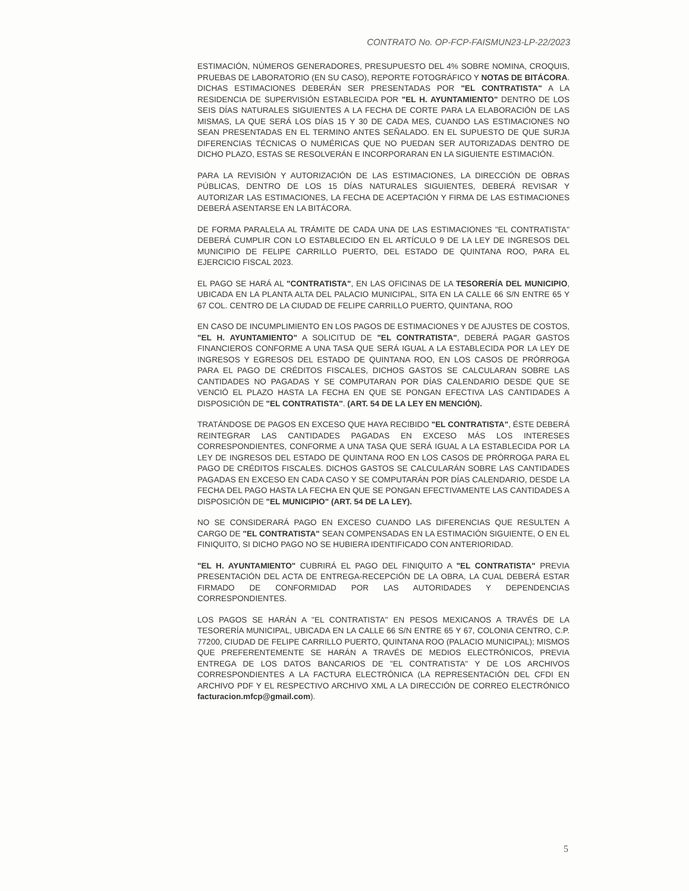CONTRATO No. OP-FCP-FAISMUN23-LP-22/2023
ESTIMACIÓN, NÚMEROS GENERADORES, PRESUPUESTO DEL 4% SOBRE NOMINA, CROQUIS, PRUEBAS DE LABORATORIO (EN SU CASO), REPORTE FOTOGRÁFICO Y NOTAS DE BITÁCORA. DICHAS ESTIMACIONES DEBERÁN SER PRESENTADAS POR "EL CONTRATISTA" A LA RESIDENCIA DE SUPERVISIÓN ESTABLECIDA POR "EL H. AYUNTAMIENTO" DENTRO DE LOS SEIS DÍAS NATURALES SIGUIENTES A LA FECHA DE CORTE PARA LA ELABORACIÓN DE LAS MISMAS, LA QUE SERÁ LOS DÍAS 15 Y 30 DE CADA MES, CUANDO LAS ESTIMACIONES NO SEAN PRESENTADAS EN EL TERMINO ANTES SEÑALADO. EN EL SUPUESTO DE QUE SURJA DIFERENCIAS TÉCNICAS O NUMÉRICAS QUE NO PUEDAN SER AUTORIZADAS DENTRO DE DICHO PLAZO, ESTAS SE RESOLVERÁN E INCORPORARAN EN LA SIGUIENTE ESTIMACIÓN.
PARA LA REVISIÓN Y AUTORIZACIÓN DE LAS ESTIMACIONES, LA DIRECCIÓN DE OBRAS PÚBLICAS, DENTRO DE LOS 15 DÍAS NATURALES SIGUIENTES, DEBERÁ REVISAR Y AUTORIZAR LAS ESTIMACIONES, LA FECHA DE ACEPTACIÓN Y FIRMA DE LAS ESTIMACIONES DEBERÁ ASENTARSE EN LA BITÁCORA.
DE FORMA PARALELA AL TRÁMITE DE CADA UNA DE LAS ESTIMACIONES "EL CONTRATISTA" DEBERÁ CUMPLIR CON LO ESTABLECIDO EN EL ARTÍCULO 9 DE LA LEY DE INGRESOS DEL MUNICIPIO DE FELIPE CARRILLO PUERTO, DEL ESTADO DE QUINTANA ROO, PARA EL EJERCICIO FISCAL 2023.
EL PAGO SE HARÁ AL "CONTRATISTA", EN LAS OFICINAS DE LA TESORERÍA DEL MUNICIPIO, UBICADA EN LA PLANTA ALTA DEL PALACIO MUNICIPAL, SITA EN LA CALLE 66 S/N ENTRE 65 Y 67 COL. CENTRO DE LA CIUDAD DE FELIPE CARRILLO PUERTO, QUINTANA, ROO
EN CASO DE INCUMPLIMIENTO EN LOS PAGOS DE ESTIMACIONES Y DE AJUSTES DE COSTOS, "EL H. AYUNTAMIENTO" A SOLICITUD DE "EL CONTRATISTA", DEBERÁ PAGAR GASTOS FINANCIEROS CONFORME A UNA TASA QUE SERÁ IGUAL A LA ESTABLECIDA POR LA LEY DE INGRESOS Y EGRESOS DEL ESTADO DE QUINTANA ROO, EN LOS CASOS DE PRÓRROGA PARA EL PAGO DE CRÉDITOS FISCALES, DICHOS GASTOS SE CALCULARAN SOBRE LAS CANTIDADES NO PAGADAS Y SE COMPUTARAN POR DÍAS CALENDARIO DESDE QUE SE VENCIÓ EL PLAZO HASTA LA FECHA EN QUE SE PONGAN EFECTIVA LAS CANTIDADES A DISPOSICIÓN DE "EL CONTRATISTA". (ART. 54 DE LA LEY EN MENCIÓN).
TRATÁNDOSE DE PAGOS EN EXCESO QUE HAYA RECIBIDO "EL CONTRATISTA", ÉSTE DEBERÁ REINTEGRAR LAS CANTIDADES PAGADAS EN EXCESO MÁS LOS INTERESES CORRESPONDIENTES, CONFORME A UNA TASA QUE SERÁ IGUAL A LA ESTABLECIDA POR LA LEY DE INGRESOS DEL ESTADO DE QUINTANA ROO EN LOS CASOS DE PRÓRROGA PARA EL PAGO DE CRÉDITOS FISCALES. DICHOS GASTOS SE CALCULARÁN SOBRE LAS CANTIDADES PAGADAS EN EXCESO EN CADA CASO Y SE COMPUTARÁN POR DÍAS CALENDARIO, DESDE LA FECHA DEL PAGO HASTA LA FECHA EN QUE SE PONGAN EFECTIVAMENTE LAS CANTIDADES A DISPOSICIÓN DE "EL MUNICIPIO" (ART. 54 DE LA LEY).
NO SE CONSIDERARÁ PAGO EN EXCESO CUANDO LAS DIFERENCIAS QUE RESULTEN A CARGO DE "EL CONTRATISTA" SEAN COMPENSADAS EN LA ESTIMACIÓN SIGUIENTE, O EN EL FINIQUITO, SI DICHO PAGO NO SE HUBIERA IDENTIFICADO CON ANTERIORIDAD.
"EL H. AYUNTAMIENTO" CUBRIRÁ EL PAGO DEL FINIQUITO A "EL CONTRATISTA" PREVIA PRESENTACIÓN DEL ACTA DE ENTREGA-RECEPCIÓN DE LA OBRA, LA CUAL DEBERÁ ESTAR FIRMADO DE CONFORMIDAD POR LAS AUTORIDADES Y DEPENDENCIAS CORRESPONDIENTES.
LOS PAGOS SE HARÁN A "EL CONTRATISTA" EN PESOS MEXICANOS A TRAVÉS DE LA TESORERÍA MUNICIPAL, UBICADA EN LA CALLE 66 S/N ENTRE 65 Y 67, COLONIA CENTRO, C.P. 77200, CIUDAD DE FELIPE CARRILLO PUERTO, QUINTANA ROO (PALACIO MUNICIPAL); MISMOS QUE PREFERENTEMENTE SE HARÁN A TRAVÉS DE MEDIOS ELECTRÓNICOS, PREVIA ENTREGA DE LOS DATOS BANCARIOS DE "EL CONTRATISTA" Y DE LOS ARCHIVOS CORRESPONDIENTES A LA FACTURA ELECTRÓNICA (LA REPRESENTACIÓN DEL CFDI EN ARCHIVO PDF Y EL RESPECTIVO ARCHIVO XML A LA DIRECCIÓN DE CORREO ELECTRÓNICO facturacion.mfcp@gmail.com).
5